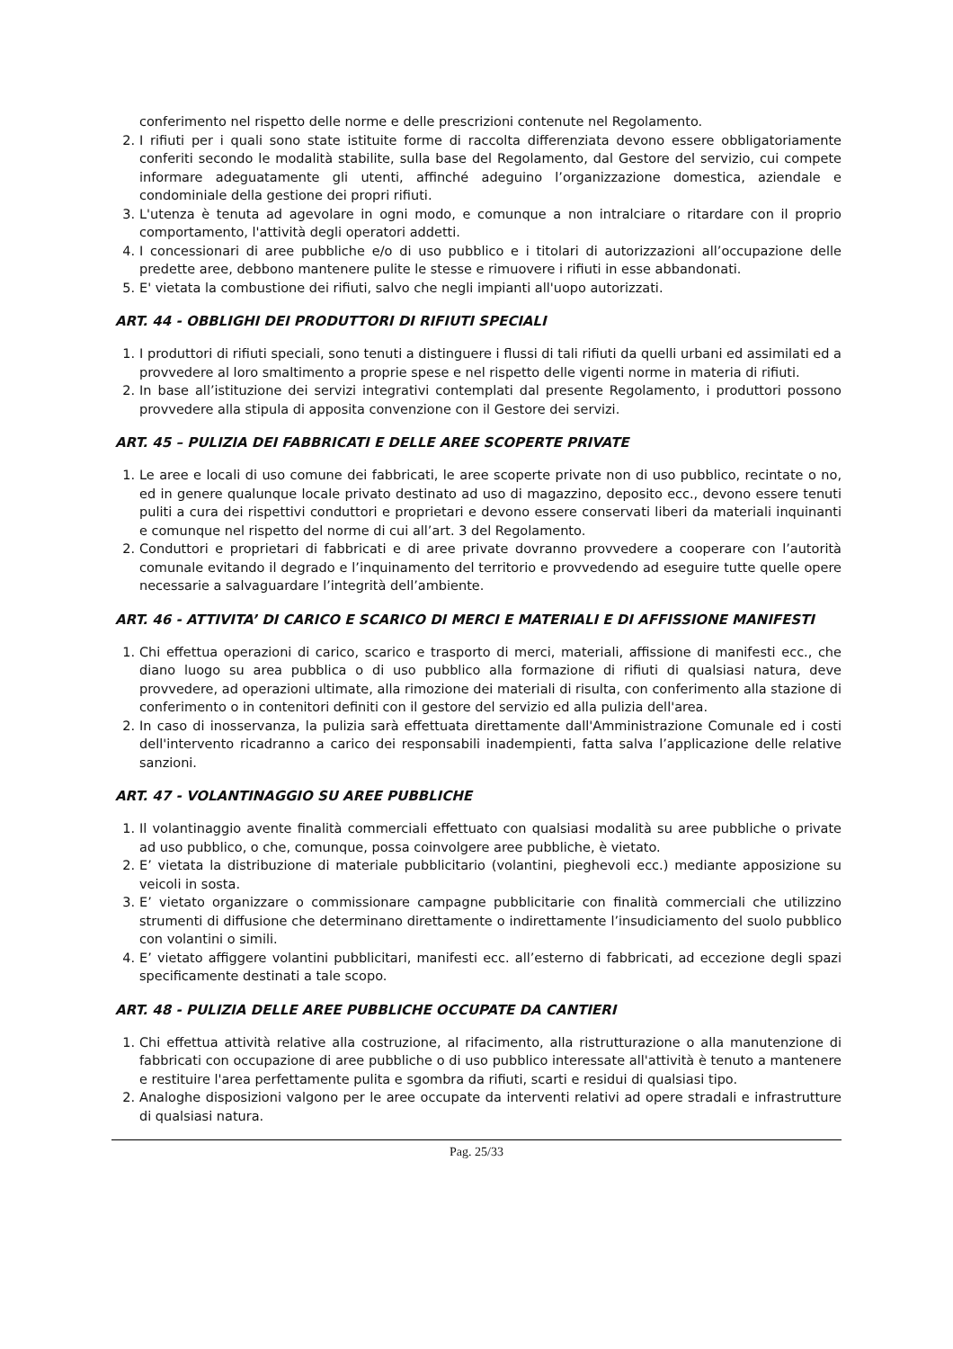conferimento nel rispetto delle norme e delle prescrizioni contenute nel Regolamento.
2. I rifiuti per i quali sono state istituite forme di raccolta differenziata devono essere obbligatoriamente conferiti secondo le modalità stabilite, sulla base del Regolamento, dal Gestore del servizio, cui compete informare adeguatamente gli utenti, affinché adeguino l’organizzazione domestica, aziendale e condominiale della gestione dei propri rifiuti.
3. L'utenza è tenuta ad agevolare in ogni modo, e comunque a non intralciare o ritardare con il proprio comportamento, l'attività degli operatori addetti.
4. I concessionari di aree pubbliche e/o di uso pubblico e i titolari di autorizzazioni all’occupazione delle predette aree, debbono mantenere pulite le stesse e rimuovere i rifiuti in esse abbandonati.
5. E' vietata la combustione dei rifiuti, salvo che negli impianti all'uopo autorizzati.
ART. 44 - OBBLIGHI DEI PRODUTTORI DI RIFIUTI SPECIALI
1. I produttori di rifiuti speciali, sono tenuti a distinguere i flussi di tali rifiuti da quelli urbani ed assimilati ed a provvedere al loro smaltimento a proprie spese e nel rispetto delle vigenti norme in materia di rifiuti.
2. In base all’istituzione dei servizi integrativi contemplati dal presente Regolamento, i produttori possono provvedere alla stipula di apposita convenzione con il Gestore dei servizi.
ART. 45 – PULIZIA DEI FABBRICATI E DELLE AREE SCOPERTE PRIVATE
1. Le aree e locali di uso comune dei fabbricati, le aree scoperte private non di uso pubblico, recintate o no, ed in genere qualunque locale privato destinato ad uso di magazzino, deposito ecc., devono essere tenuti puliti a cura dei rispettivi conduttori e proprietari e devono essere conservati liberi da materiali inquinanti e comunque nel rispetto del norme di cui all’art. 3 del Regolamento.
2. Conduttori e proprietari di fabbricati e di aree private dovranno provvedere a cooperare con l’autorità comunale evitando il degrado e l’inquinamento del territorio e provvedendo ad eseguire tutte quelle opere necessarie a salvaguardare l’integrità dell’ambiente.
ART. 46 - ATTIVITA’ DI CARICO E SCARICO DI MERCI E MATERIALI E DI AFFISSIONE MANIFESTI
1. Chi effettua operazioni di carico, scarico e trasporto di merci, materiali, affissione di manifesti ecc., che diano luogo su area pubblica o di uso pubblico alla formazione di rifiuti di qualsiasi natura, deve provvedere, ad operazioni ultimate, alla rimozione dei materiali di risulta, con conferimento alla stazione di conferimento o in contenitori definiti con il gestore del servizio ed alla pulizia dell'area.
2. In caso di inosservanza, la pulizia sarà effettuata direttamente dall'Amministrazione Comunale ed i costi dell'intervento ricadranno a carico dei responsabili inadempienti, fatta salva l’applicazione delle relative sanzioni.
ART. 47 - VOLANTINAGGIO SU AREE PUBBLICHE
1. Il volantinaggio avente finalità commerciali effettuato con qualsiasi modalità su aree pubbliche o private ad uso pubblico, o che, comunque, possa coinvolgere aree pubbliche, è vietato.
2. E’ vietata la distribuzione di materiale pubblicitario (volantini, pieghevoli ecc.) mediante apposizione su veicoli in sosta.
3. E’ vietato organizzare o commissionare campagne pubblicitarie con finalità commerciali che utilizzino strumenti di diffusione che determinano direttamente o indirettamente l’insudiciamento del suolo pubblico con volantini o simili.
4. E’ vietato affiggere volantini pubblicitari, manifesti ecc. all’esterno di fabbricati, ad eccezione degli spazi specificamente destinati a tale scopo.
ART. 48 - PULIZIA DELLE AREE PUBBLICHE OCCUPATE DA CANTIERI
1. Chi effettua attività relative alla costruzione, al rifacimento, alla ristrutturazione o alla manutenzione di fabbricati con occupazione di aree pubbliche o di uso pubblico interessate all'attività è tenuto a mantenere e restituire l'area perfettamente pulita e sgombra da rifiuti, scarti e residui di qualsiasi tipo.
2. Analoghe disposizioni valgono per le aree occupate da interventi relativi ad opere stradali e infrastrutture di qualsiasi natura.
Pag. 25/33